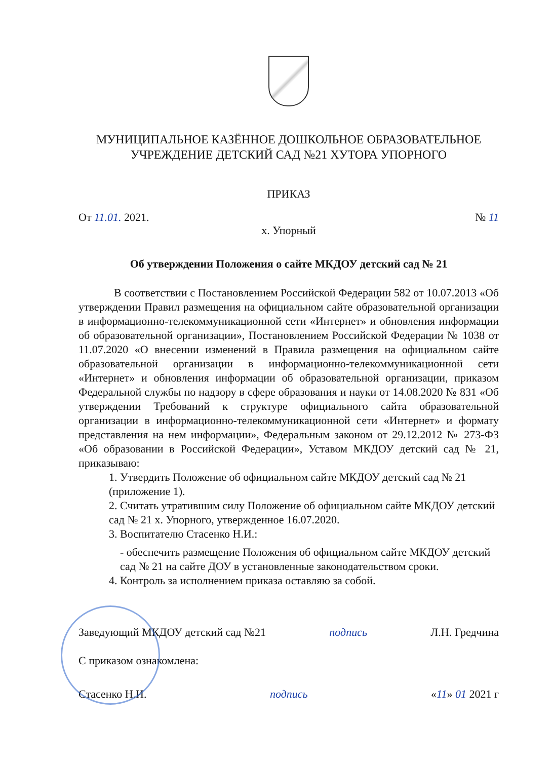МУНИЦИПАЛЬНОЕ КАЗЁННОЕ ДОШКОЛЬНОЕ ОБРАЗОВАТЕЛЬНОЕ УЧРЕЖДЕНИЕ ДЕТСКИЙ САД №21 ХУТОРА УПОРНОГО
ПРИКАЗ
От 11.01. 2021. № 11
х. Упорный
Об утверждении Положения о сайте МКДОУ детский сад № 21
В соответствии с Постановлением Российской Федерации 582 от 10.07.2013 «Об утверждении Правил размещения на официальном сайте образовательной организации в информационно-телекоммуникационной сети «Интернет» и обновления информации об образовательной организации», Постановлением Российской Федерации № 1038 от 11.07.2020 «О внесении изменений в Правила размещения на официальном сайте образовательной организации в информационно-телекоммуникационной сети «Интернет» и обновления информации об образовательной организации, приказом Федеральной службы по надзору в сфере образования и науки от 14.08.2020 № 831 «Об утверждении Требований к структуре официального сайта образовательной организации в информационно-телекоммуникационной сети «Интернет» и формату представления на нем информации», Федеральным законом от 29.12.2012 № 273-ФЗ «Об образовании в Российской Федерации», Уставом МКДОУ детский сад № 21, приказываю:
1. Утвердить Положение об официальном сайте МКДОУ детский сад № 21 (приложение 1).
2. Считать утратившим силу Положение об официальном сайте МКДОУ детский сад № 21 х. Упорного, утвержденное 16.07.2020.
3. Воспитателю Стасенко Н.И.:
- обеспечить размещение Положения об официальном сайте МКДОУ детский сад № 21 на сайте ДОУ в установленные законодательством сроки.
4. Контроль за исполнением приказа оставляю за собой.
Заведующий МКДОУ детский сад №21 подпись Л.Н. Гредчина
С приказом ознакомлена:
Стасенко Н.И. подпись «11» 01 2021 г